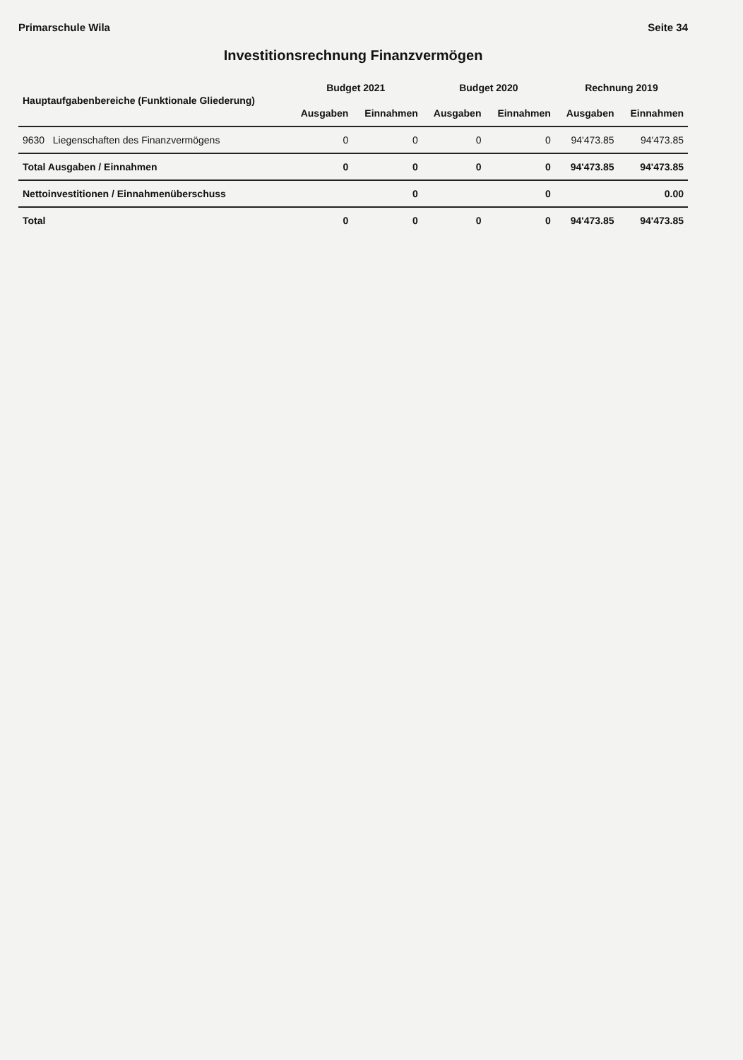Primarschule Wila Seite 34
Investitionsrechnung Finanzvermögen
| Hauptaufgabenbereiche (Funktionale Gliederung) | Budget 2021 | | Budget 2020 | | Rechnung 2019 | |
| --- | --- | --- | --- | --- | --- | --- |
| | Ausgaben | Einnahmen | Ausgaben | Einnahmen | Ausgaben | Einnahmen |
| 9630 Liegenschaften des Finanzvermögens | 0 | 0 | 0 | 0 | 94'473.85 | 94'473.85 |
| Total Ausgaben / Einnahmen | 0 | 0 | 0 | 0 | 94'473.85 | 94'473.85 |
| Nettoinvestitionen / Einnahmenüberschuss | | 0 | | 0 | | 0.00 |
| Total | 0 | 0 | 0 | 0 | 94'473.85 | 94'473.85 |